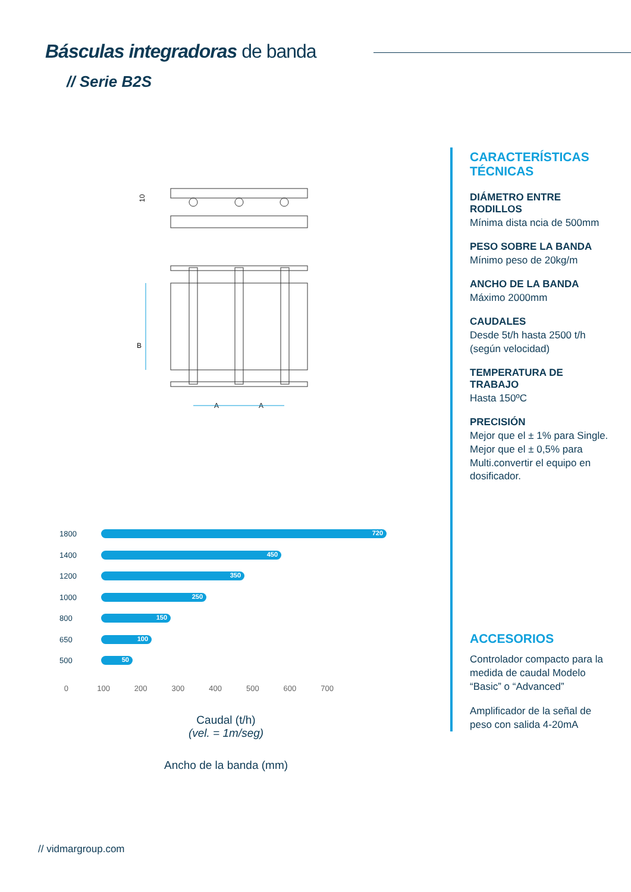Básculas integradoras de banda
// Serie B2S
B
A
A
10
CARACTERÍSTICAS TÉCNICAS
DIÁMETRO ENTRE RODILLOS
Mínima dista ncia de 500mm
PESO SOBRE LA BANDA
Mínimo peso de 20kg/m
ANCHO DE LA BANDA
Máximo 2000mm
CAUDALES
Desde 5t/h hasta 2500 t/h (según velocidad)
TEMPERATURA DE TRABAJO
Hasta 150ºC
PRECISIÓN
Mejor que el ± 1% para Single. Mejor que el ± 0,5% para Multi.convertir el equipo en dosificador.
ACCESORIOS
Controlador compacto para la medida de caudal Modelo “Basic” o “Advanced”
Amplificador de la señal de peso con salida 4-20mA
1800
720
1400
450
1200
350
1000
250
800
150
650
100
500
50
0 100 200 300 400 500 600 700
Caudal (t/h)
(vel. = 1m/seg)
Ancho de la banda (mm)
// vidmargroup.com